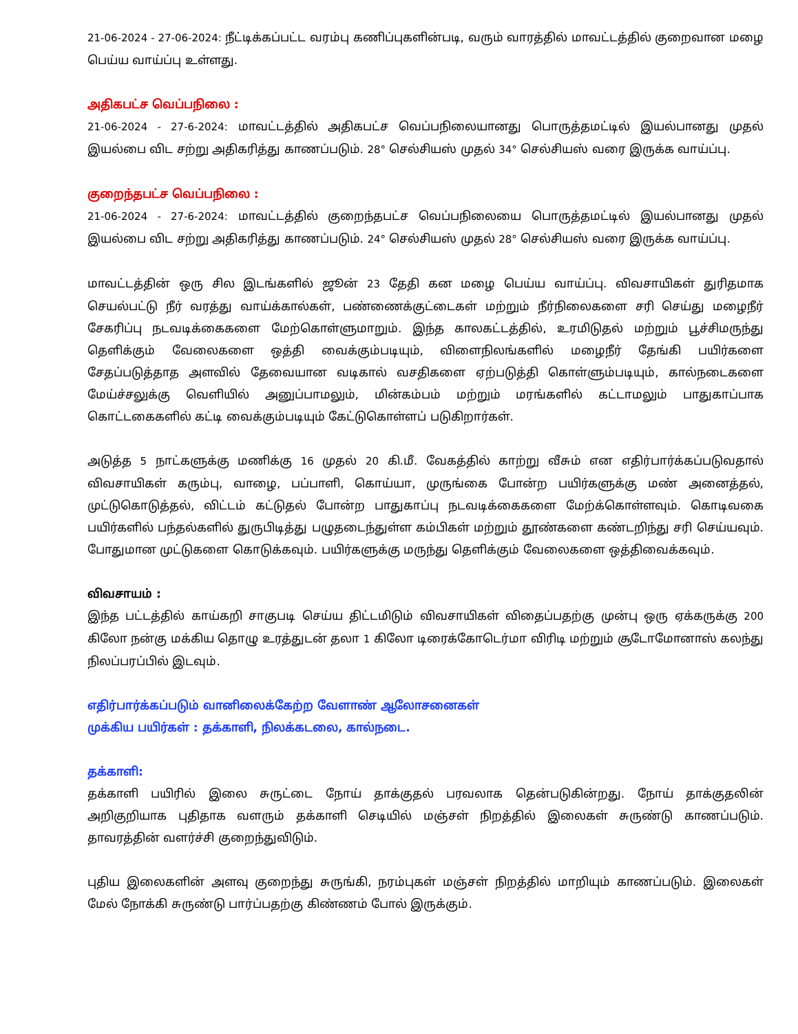21-06-2024 - 27-06-2024: நீட்டிக்கப்பட்ட வரம்பு கணிப்புகளின்படி, வரும் வாரத்தில் மாவட்டத்தில் குறைவான மழை பெய்ய வாய்ப்பு உள்ளது.
அதிகபட்ச வெப்பநிலை :
21-06-2024 - 27-6-2024: மாவட்டத்தில் அதிகபட்ச வெப்பநிலையானது பொருத்தமட்டில் இயல்பானது முதல் இயல்பை விட சற்று அதிகரித்து காணப்படும். 28° செல்சியஸ் முதல் 34° செல்சியஸ் வரை இருக்க வாய்ப்பு.
குறைந்தபட்ச வெப்பநிலை :
21-06-2024 - 27-6-2024: மாவட்டத்தில் குறைந்தபட்ச வெப்பநிலையை பொருத்தமட்டில் இயல்பானது முதல் இயல்பை விட சற்று அதிகரித்து காணப்படும். 24° செல்சியஸ் முதல் 28° செல்சியஸ் வரை இருக்க வாய்ப்பு.
மாவட்டத்தின் ஒரு சில இடங்களில் ஜூன் 23 தேதி கன மழை பெய்ய வாய்ப்பு. விவசாயிகள் துரிதமாக செயல்பட்டு நீர் வரத்து வாய்க்கால்கள், பண்ணைக்குட்டைகள் மற்றும் நீர்நிலைகளை சரி செய்து மழைநீர் சேகரிப்பு நடவடிக்கைகளை மேற்கொள்ளுமாறும். இந்த காலகட்டத்தில், உரமிடுதல் மற்றும் பூச்சிமருந்து தெளிக்கும் வேலைகளை ஒத்தி வைக்கும்படியும், விளைநிலங்களில் மழைநீர் தேங்கி பயிர்களை சேதப்படுத்தாத அளவில் தேவையான வடிகால் வசதிகளை ஏற்படுத்தி கொள்ளும்படியும், கால்நடைகளை மேய்ச்சலுக்கு வெளியில் அனுப்பாமலும், மின்கம்பம் மற்றும் மரங்களில் கட்டாமலும் பாதுகாப்பாக கொட்டகைகளில் கட்டி வைக்கும்படியும் கேட்டுகொள்ளப் படுகிறார்கள்.
அடுத்த 5 நாட்களுக்கு மணிக்கு 16 முதல் 20 கி.மீ. வேகத்தில் காற்று வீசும் என எதிர்பார்க்கப்படுவதால் விவசாயிகள் கரும்பு, வாழை, பப்பாளி, கொய்யா, முருங்கை போன்ற பயிர்களுக்கு மண் அனைத்தல், முட்டுகொடுத்தல், விட்டம் கட்டுதல் போன்ற பாதுகாப்பு நடவடிக்கைகளை மேற்க்கொள்ளவும். கொடிவகை பயிர்களில் பந்தல்களில் துருபிடித்து பழுதடைந்துள்ள கம்பிகள் மற்றும் தூண்களை கண்டறிந்து சரி செய்யவும். போதுமான முட்டுகளை கொடுக்கவும். பயிர்களுக்கு மருந்து தெளிக்கும் வேலைகளை ஒத்திவைக்கவும்.
விவசாயம் :
இந்த பட்டத்தில் காய்கறி சாகுபடி செய்ய திட்டமிடும் விவசாயிகள் விதைப்பதற்கு முன்பு ஒரு ஏக்கருக்கு 200 கிலோ நன்கு மக்கிய தொழு உரத்துடன் தலா 1 கிலோ டிரைக்கோடெர்மா விரிடி மற்றும் சூடோமோனாஸ் கலந்து நிலப்பரப்பில் இடவும்.
எதிர்பார்க்கப்படும் வானிலைக்கேற்ற வேளாண் ஆலோசனைகள்
முக்கிய பயிர்கள் : தக்காளி, நிலக்கடலை, கால்நடை.
தக்காளி:
தக்காளி பயிரில் இலை சுருட்டை நோய் தாக்குதல் பரவலாக தென்படுகின்றது. நோய் தாக்குதலின் அறிகுறியாக புதிதாக வளரும் தக்காளி செடியில் மஞ்சள் நிறத்தில் இலைகள் சுருண்டு காணப்படும். தாவரத்தின் வளர்ச்சி குறைந்துவிடும்.
புதிய இலைகளின் அளவு குறைந்து சுருங்கி, நரம்புகள் மஞ்சள் நிறத்தில் மாறியும் காணப்படும். இலைகள் மேல் நோக்கி சுருண்டு பார்ப்பதற்கு கிண்ணம் போல் இருக்கும்.